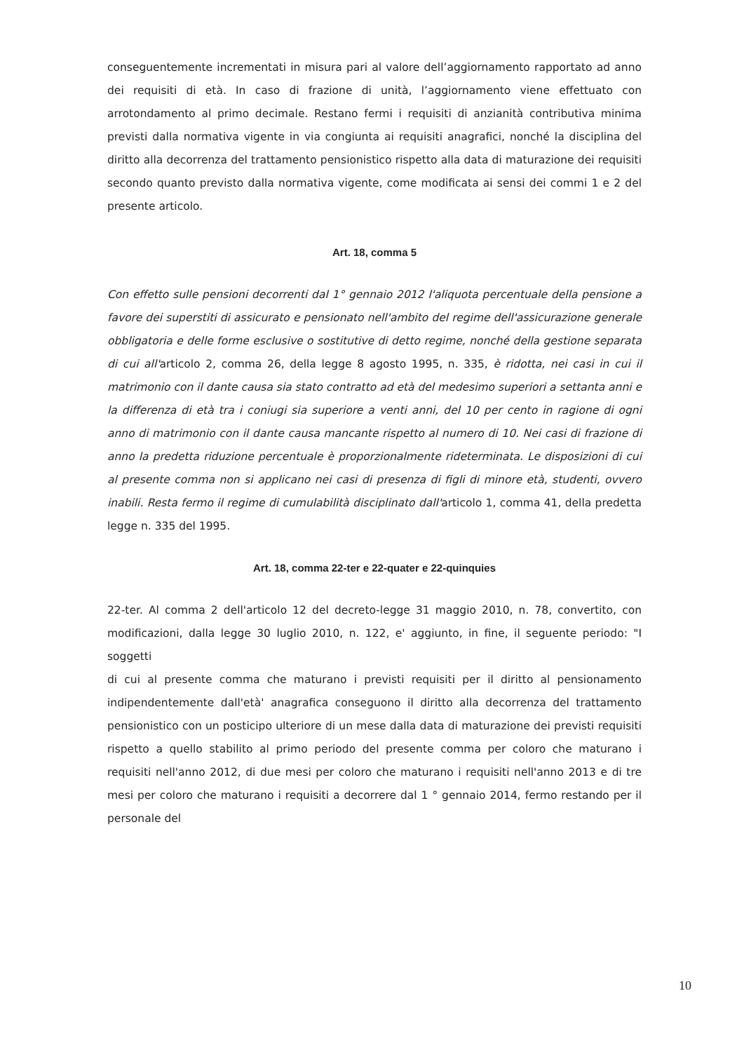conseguentemente incrementati in misura pari al valore dell’aggiornamento rapportato ad anno dei requisiti di età. In caso di frazione di unità, l’aggiornamento viene effettuato con arrotondamento al primo decimale. Restano fermi i requisiti di anzianità contributiva minima previsti dalla normativa vigente in via congiunta ai requisiti anagrafici, nonché la disciplina del diritto alla decorrenza del trattamento pensionistico rispetto alla data di maturazione dei requisiti secondo quanto previsto dalla normativa vigente, come modificata ai sensi dei commi 1 e 2 del presente articolo.
Art. 18, comma 5
Con effetto sulle pensioni decorrenti dal 1° gennaio 2012 l'aliquota percentuale della pensione a favore dei superstiti di assicurato e pensionato nell'ambito del regime dell'assicurazione generale obbligatoria e delle forme esclusive o sostitutive di detto regime, nonché della gestione separata di cui all'articolo 2, comma 26, della legge 8 agosto 1995, n. 335, è ridotta, nei casi in cui il matrimonio con il dante causa sia stato contratto ad età del medesimo superiori a settanta anni e la differenza di età tra i coniugi sia superiore a venti anni, del 10 per cento in ragione di ogni anno di matrimonio con il dante causa mancante rispetto al numero di 10. Nei casi di frazione di anno la predetta riduzione percentuale è proporzionalmente rideterminata. Le disposizioni di cui al presente comma non si applicano nei casi di presenza di figli di minore età, studenti, ovvero inabili. Resta fermo il regime di cumulabilità disciplinato dall'articolo 1, comma 41, della predetta legge n. 335 del 1995.
Art. 18, comma 22-ter e 22-quater e 22-quinquies
22-ter. Al comma 2 dell'articolo 12 del decreto-legge 31 maggio 2010, n. 78, convertito, con modificazioni, dalla legge 30 luglio 2010, n. 122, e' aggiunto, in fine, il seguente periodo: "I soggetti
di cui al presente comma che maturano i previsti requisiti per il diritto al pensionamento indipendentemente dall'età' anagrafica conseguono il diritto alla decorrenza del trattamento pensionistico con un posticipo ulteriore di un mese dalla data di maturazione dei previsti requisiti rispetto a quello stabilito al primo periodo del presente comma per coloro che maturano i requisiti nell'anno 2012, di due mesi per coloro che maturano i requisiti nell'anno 2013 e di tre mesi per coloro che maturano i requisiti a decorrere dal 1 ° gennaio 2014, fermo restando per il personale del
10